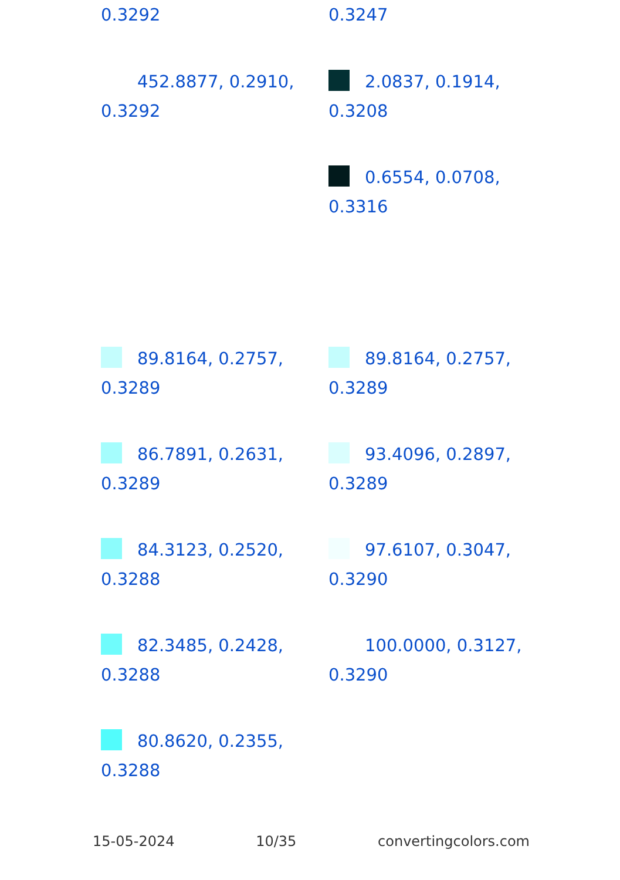0.3292 0.3247
452.8877, 0.2910, 0.3292
2.0837, 0.1914, 0.3208
0.6554, 0.0708, 0.3316
89.8164, 0.2757, 0.3289
89.8164, 0.2757, 0.3289
86.7891, 0.2631, 0.3289
93.4096, 0.2897, 0.3289
84.3123, 0.2520, 0.3288
97.6107, 0.3047, 0.3290
82.3485, 0.2428, 0.3288
100.0000, 0.3127, 0.3290
80.8620, 0.2355, 0.3288
15-05-2024 10/35 convertingcolors.com